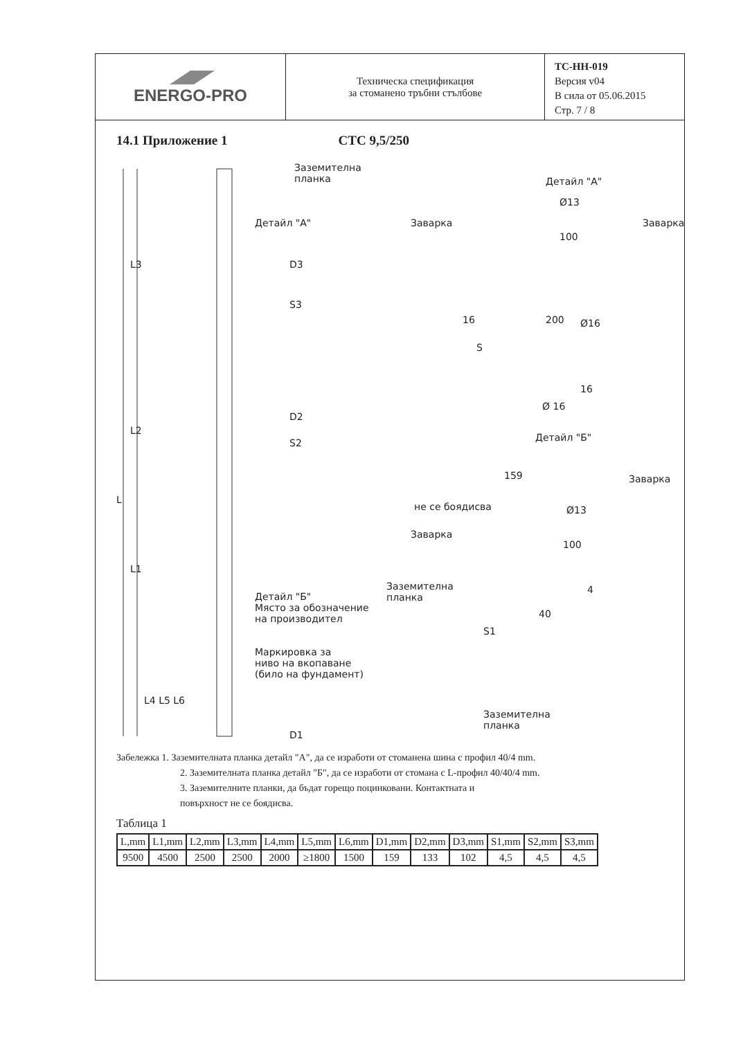ENERGO-PRO
Техническа спецификация
за стоманено тръбни стълбове
ТС-НН-019
Версия v04
В сила от 05.06.2015
Стр. 7 / 8
14.1 Приложение 1 СТС 9,5/250
Заземителна
планка
Детайл "А"
D3
S3
D2
S2
L3
L2
L
L1
Детайл "Б"
Място за обозначение
на производител
Маркировка за
ниво на вкопаване
(било на фундамент)
L4 L5 L6
D1
Детайл "А"
Заварка
Ø13
Заварка
100
16 200 Ø16
S
16
Ø 16
Детайл "Б"
159
не се боядисва Ø13
Заварка
Заварка
100
Заземителна
планка
4
40
S1
Заземителна
планка
Забележка 1. Заземителната планка детайл "А", да се изработи от стоманена шина с профил 40/4 mm.
2. Заземителната планка детайл "Б", да се изработи от стомана с L-профил 40/40/4 mm.
3. Заземителните планки, да бъдат горещо поцинковани. Контактната и
повърхност не се боядисва.
Таблица 1
| L,mm | L1,mm | L2,mm | L3,mm | L4,mm | L5,mm | L6,mm | D1,mm | D2,mm | D3,mm | S1,mm | S2,mm | S3,mm |
| --- | --- | --- | --- | --- | --- | --- | --- | --- | --- | --- | --- | --- |
| 9500 | 4500 | 2500 | 2500 | 2000 | ≥1800 | 1500 | 159 | 133 | 102 | 4,5 | 4,5 | 4,5 |